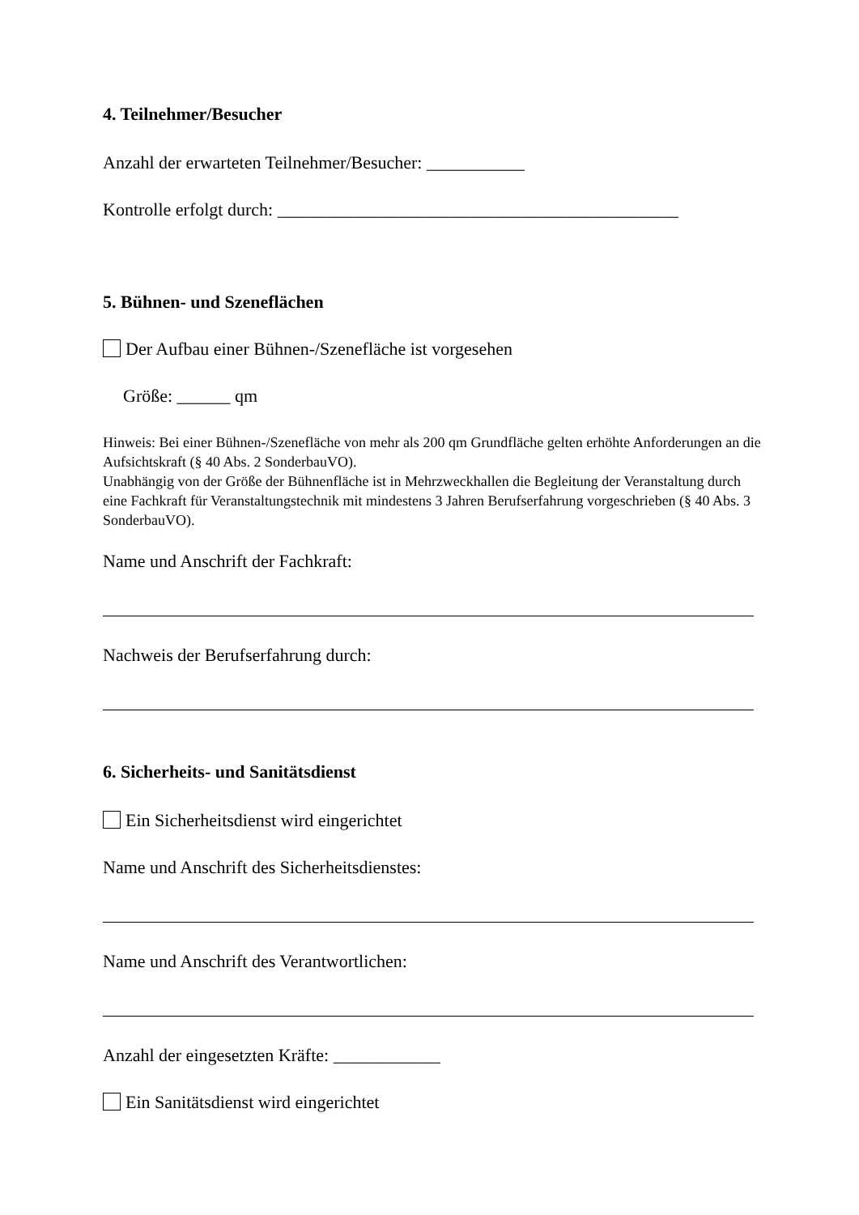4. Teilnehmer/Besucher
Anzahl der erwarteten Teilnehmer/Besucher: ___________
Kontrolle erfolgt durch: _____________________________________________
5. Bühnen- und Szeneflächen
Der Aufbau einer Bühnen-/Szenefläche ist vorgesehen
Größe: ______ qm
Hinweis: Bei einer Bühnen-/Szenefläche von mehr als 200 qm Grundfläche gelten erhöhte Anforderungen an die Aufsichtskraft (§ 40 Abs. 2 SonderbauVO).
Unabhängig von der Größe der Bühnenfläche ist in Mehrzweckhallen die Begleitung der Veranstaltung durch eine Fachkraft für Veranstaltungstechnik mit mindestens 3 Jahren Berufserfahrung vorgeschrieben (§ 40 Abs. 3 SonderbauVO).
Name und Anschrift der Fachkraft:
Nachweis der Berufserfahrung durch:
6. Sicherheits- und Sanitätsdienst
Ein Sicherheitsdienst wird eingerichtet
Name und Anschrift des Sicherheitsdienstes:
Name und Anschrift des Verantwortlichen:
Anzahl der eingesetzten Kräfte: ____________
Ein Sanitätsdienst wird eingerichtet